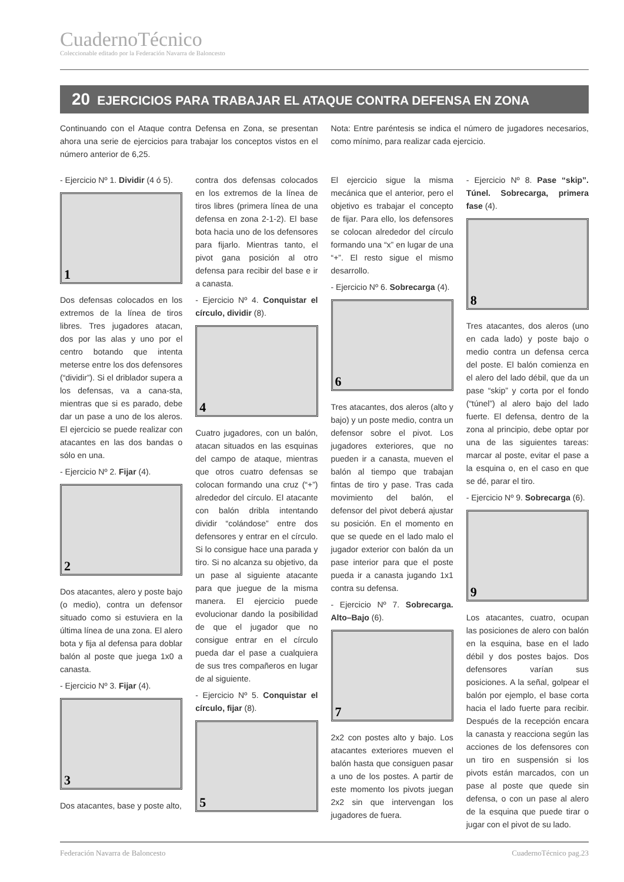CuadernoTécnico
Coleccionable editado por la Federación Navarra de Baloncesto
20 EJERCICIOS PARA TRABAJAR EL ATAQUE CONTRA DEFENSA EN ZONA
Continuando con el Ataque contra Defensa en Zona, se presentan ahora una serie de ejercicios para trabajar los conceptos vistos en el número anterior de 6,25.
Nota: Entre paréntesis se indica el número de jugadores necesarios, como mínimo, para realizar cada ejercicio.
- Ejercicio Nº 1. Dividir (4 ó 5).
1
Dos defensas colocados en los extremos de la línea de tiros libres. Tres jugadores atacan, dos por las alas y uno por el centro botando que intenta meterse entre los dos defensores (“dividir”). Si el driblador supera a los defensas, va a cana-sta, mientras que si es parado, debe dar un pase a uno de los aleros. El ejercicio se puede realizar con atacantes en las dos bandas o sólo en una.
- Ejercicio Nº 2. Fijar (4).
2
Dos atacantes, alero y poste bajo (o medio), contra un defensor situado como si estuviera en la última línea de una zona. El alero bota y fija al defensa para doblar balón al poste que juega 1x0 a canasta.
- Ejercicio Nº 3. Fijar (4).
3
Dos atacantes, base y poste alto,
contra dos defensas colocados en los extremos de la línea de tiros libres (primera línea de una defensa en zona 2-1-2). El base bota hacia uno de los defensores para fijarlo. Mientras tanto, el pivot gana posición al otro defensa para recibir del base e ir a canasta.
- Ejercicio Nº 4. Conquistar el círculo, dividir (8).
4
Cuatro jugadores, con un balón, atacan situados en las esquinas del campo de ataque, mientras que otros cuatro defensas se colocan formando una cruz (“+”) alrededor del círculo. El atacante con balón dribla intentando dividir “colándose” entre dos defensores y entrar en el círculo. Si lo consigue hace una parada y tiro. Si no alcanza su objetivo, da un pase al siguiente atacante para que juegue de la misma manera. El ejercicio puede evolucionar dando la posibilidad de que el jugador que no consigue entrar en el círculo pueda dar el pase a cualquiera de sus tres compañeros en lugar de al siguiente.
- Ejercicio Nº 5. Conquistar el círculo, fijar (8).
5
El ejercicio sigue la misma mecánica que el anterior, pero el objetivo es trabajar el concepto de fijar. Para ello, los defensores se colocan alrededor del círculo formando una “x” en lugar de una “+”. El resto sigue el mismo desarrollo.
- Ejercicio Nº 6. Sobrecarga (4).
6
Tres atacantes, dos aleros (alto y bajo) y un poste medio, contra un defensor sobre el pivot. Los jugadores exteriores, que no pueden ir a canasta, mueven el balón al tiempo que trabajan fintas de tiro y pase. Tras cada movimiento del balón, el defensor del pivot deberá ajustar su posición. En el momento en que se quede en el lado malo el jugador exterior con balón da un pase interior para que el poste pueda ir a canasta jugando 1x1 contra su defensa.
- Ejercicio Nº 7. Sobrecarga. Alto–Bajo (6).
7
2x2 con postes alto y bajo. Los atacantes exteriores mueven el balón hasta que consiguen pasar a uno de los postes. A partir de este momento los pivots juegan 2x2 sin que intervengan los jugadores de fuera.
- Ejercicio Nº 8. Pase “skip”. Túnel. Sobrecarga, primera fase (4).
8
Tres atacantes, dos aleros (uno en cada lado) y poste bajo o medio contra un defensa cerca del poste. El balón comienza en el alero del lado débil, que da un pase “skip” y corta por el fondo (“túnel”) al alero bajo del lado fuerte. El defensa, dentro de la zona al principio, debe optar por una de las siguientes tareas: marcar al poste, evitar el pase a la esquina o, en el caso en que se dé, parar el tiro.
- Ejercicio Nº 9. Sobrecarga (6).
9
Los atacantes, cuatro, ocupan las posiciones de alero con balón en la esquina, base en el lado débil y dos postes bajos. Dos defensores varían sus posiciones. A la señal, golpear el balón por ejemplo, el base corta hacia el lado fuerte para recibir. Después de la recepción encara la canasta y reacciona según las acciones de los defensores con un tiro en suspensión si los pivots están marcados, con un pase al poste que quede sin defensa, o con un pase al alero de la esquina que puede tirar o jugar con el pivot de su lado.
Federación Navarra de Baloncesto CuadernoTécnico pag.23